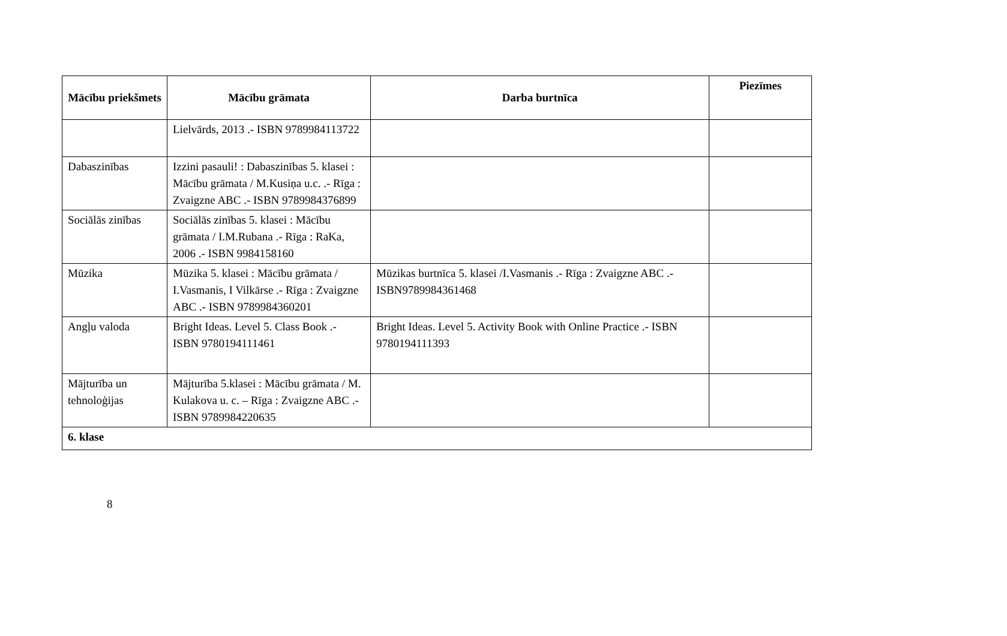| Mācību priekšmets | Mācību grāmata | Darba burtnīca | Piezīmes |
| --- | --- | --- | --- |
| | Lielvārds, 2013 .- ISBN 9789984113722 | | |
| Dabaszinības | Izzini pasauli! : Dabaszinības 5. klasei : Mācību grāmata / M.Kusiņa u.c. .- Rīga : Zvaigzne ABC .- ISBN 9789984376899 | | |
| Sociālās zinības | Sociālās zinības 5. klasei : Mācību grāmata / I.M.Rubana .- Rīga : RaKa, 2006 .- ISBN 9984158160 | | |
| Mūzika | Mūzika 5. klasei : Mācību grāmata / I.Vasmanis, I Vilkārse .- Rīga : Zvaigzne ABC .- ISBN 9789984360201 | Mūzikas burtnīca 5. klasei /I.Vasmanis .- Rīga : Zvaigzne ABC .- ISBN9789984361468 | |
| Angļu valoda | Bright Ideas. Level 5. Class Book .- ISBN 9780194111461 | Bright Ideas. Level 5. Activity Book with Online Practice .- ISBN 9780194111393 | |
| Mājturība un tehnoloģijas | Mājturība 5.klasei : Mācību grāmata / M. Kulakova u. c. – Rīga : Zvaigzne ABC .- ISBN 9789984220635 | | |
| 6. klase | | | |
8